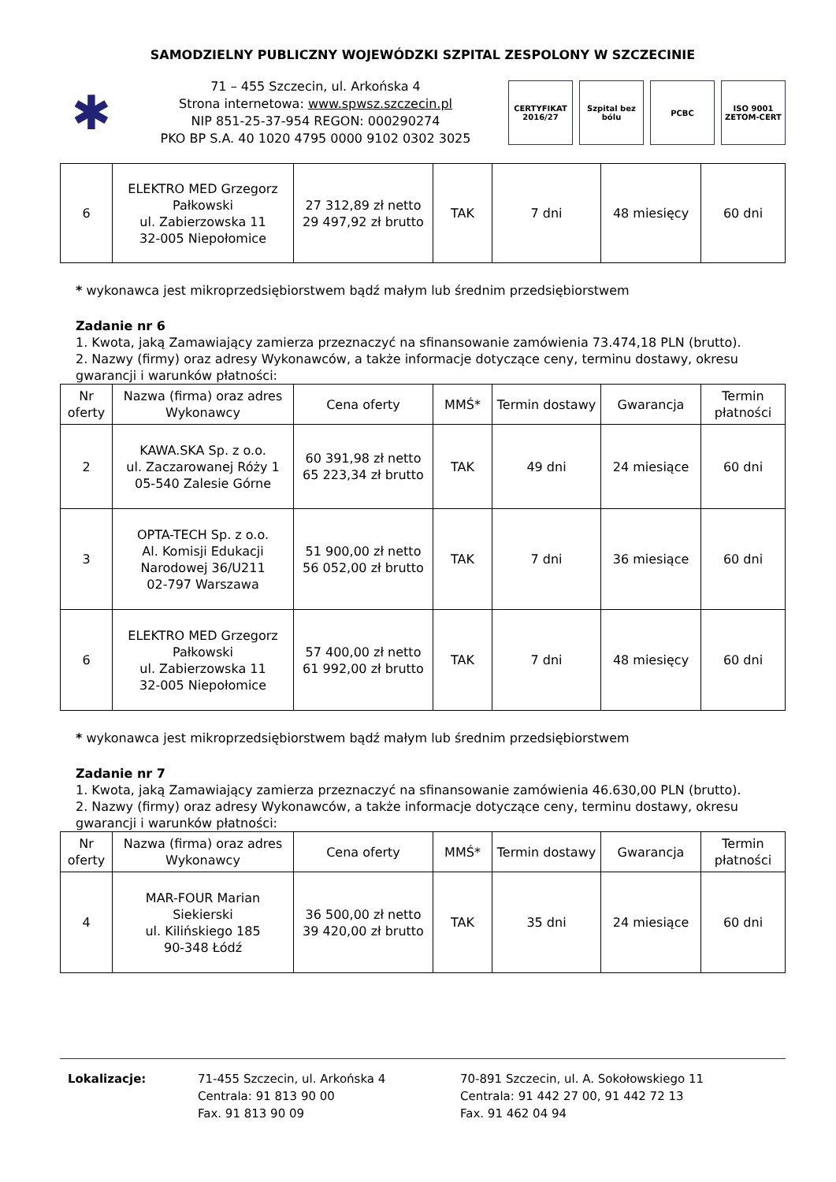SAMODZIELNY PUBLICZNY WOJEWÓDZKI SZPITAL ZESPOLONY W SZCZECINIE
✱
71 – 455 Szczecin, ul. Arkońska 4
Strona internetowa: www.spwsz.szczecin.pl
NIP 851-25-37-954 REGON: 000290274
PKO BP S.A. 40 1020 4795 0000 9102 0302 3025
CERTYFIKAT 2016/27
Szpital bez bólu
PCBC ISO 9001 ZETOM-CERT
| 6 | ELEKTRO MED Grzegorz Pałkowski ul. Zabierzowska 11 32-005 Niepołomice | 27 312,89 zł netto 29 497,92 zł brutto | TAK | 7 dni | 48 miesięcy | 60 dni |
* wykonawca jest mikroprzedsiębiorstwem bądź małym lub średnim przedsiębiorstwem
Zadanie nr 6
1. Kwota, jaką Zamawiający zamierza przeznaczyć na sfinansowanie zamówienia 73.474,18 PLN (brutto).
2. Nazwy (firmy) oraz adresy Wykonawców, a także informacje dotyczące ceny, terminu dostawy, okresu gwarancji i warunków płatności:
| Nr oferty | Nazwa (firma) oraz adres Wykonawcy | Cena oferty | MMŚ* | Termin dostawy | Gwarancja | Termin płatności |
| --- | --- | --- | --- | --- | --- | --- |
| 2 | KAWA.SKA Sp. z o.o. ul. Zaczarowanej Róży 1 05-540 Zalesie Górne | 60 391,98 zł netto 65 223,34 zł brutto | TAK | 49 dni | 24 miesiące | 60 dni |
| 3 | OPTA-TECH Sp. z o.o. Al. Komisji Edukacji Narodowej 36/U211 02-797 Warszawa | 51 900,00 zł netto 56 052,00 zł brutto | TAK | 7 dni | 36 miesiące | 60 dni |
| 6 | ELEKTRO MED Grzegorz Pałkowski ul. Zabierzowska 11 32-005 Niepołomice | 57 400,00 zł netto 61 992,00 zł brutto | TAK | 7 dni | 48 miesięcy | 60 dni |
* wykonawca jest mikroprzedsiębiorstwem bądź małym lub średnim przedsiębiorstwem
Zadanie nr 7
1. Kwota, jaką Zamawiający zamierza przeznaczyć na sfinansowanie zamówienia 46.630,00 PLN (brutto).
2. Nazwy (firmy) oraz adresy Wykonawców, a także informacje dotyczące ceny, terminu dostawy, okresu gwarancji i warunków płatności:
| Nr oferty | Nazwa (firma) oraz adres Wykonawcy | Cena oferty | MMŚ* | Termin dostawy | Gwarancja | Termin płatności |
| --- | --- | --- | --- | --- | --- | --- |
| 4 | MAR-FOUR Marian Siekierski ul. Kilińskiego 185 90-348 Łódź | 36 500,00 zł netto 39 420,00 zł brutto | TAK | 35 dni | 24 miesiące | 60 dni |
Lokalizacje: 71-455 Szczecin, ul. Arkońska 4
Centrala: 91 813 90 00
Fax. 91 813 90 09
70-891 Szczecin, ul. A. Sokołowskiego 11
Centrala: 91 442 27 00, 91 442 72 13
Fax. 91 462 04 94